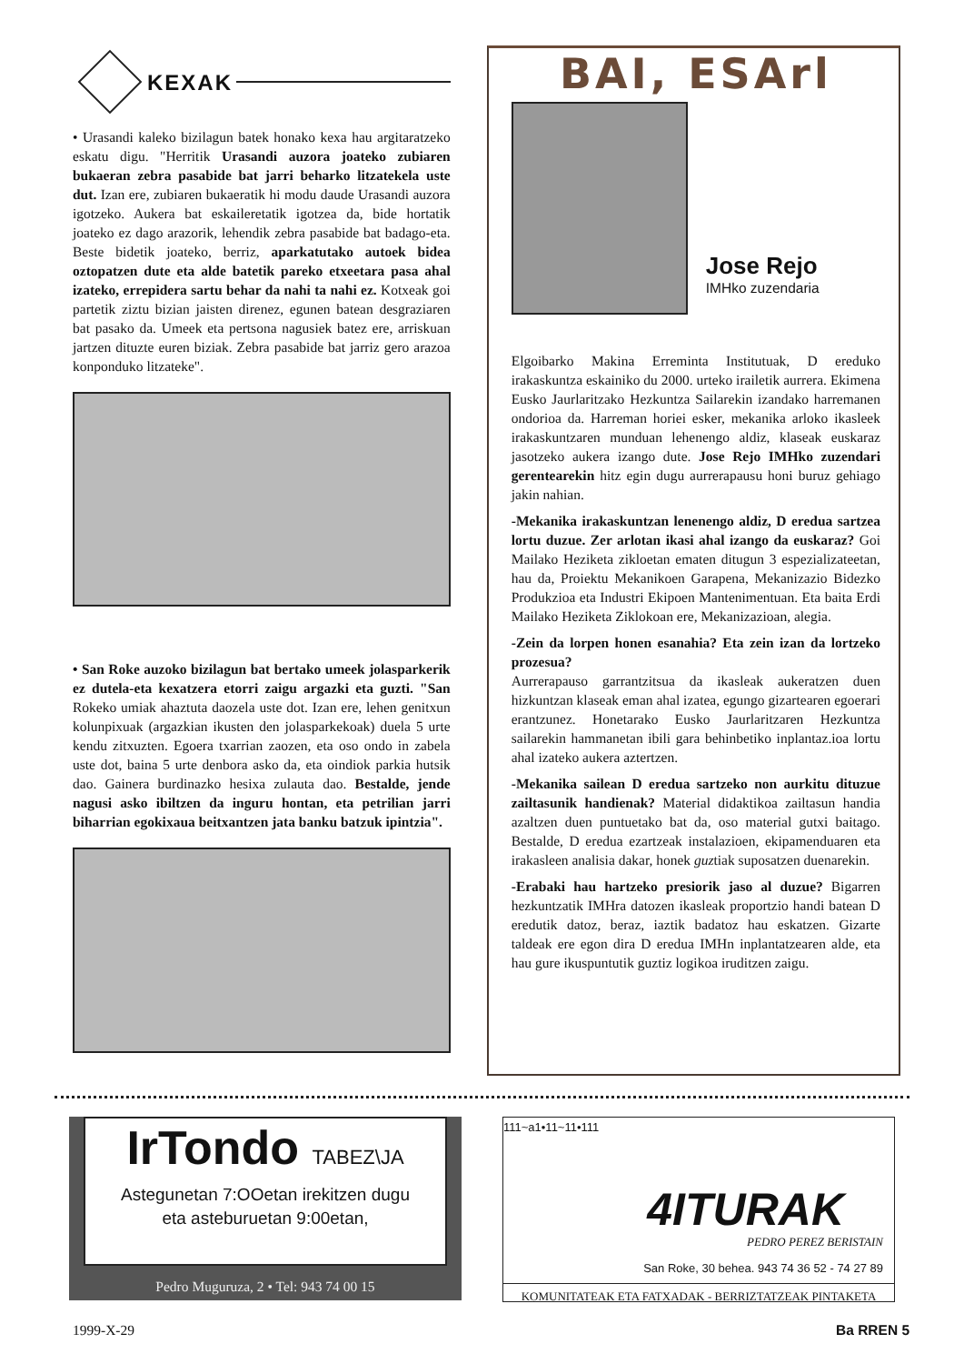KEXAK
• Urasandi kaleko bizilagun batek honako kexa hau argitaratzeko eskatu digu. "Herritik Urasandi auzora joateko zubiaren bukaeran zebra pasabide bat jarri beharko litzatekela uste dut. Izan ere, zubiaren bukaeratik hi modu daude Urasandi auzora igotzeko. Aukera bat eskaileretatik igotzea da, bide hortatik joateko ez dago arazorik, lehendik zebra pasabide bat badago-eta. Beste bidetik joateko, berriz, aparkatutako autoek bidea oztopatzen dute eta alde batetik pareko etxeetara pasa ahal izateko, errepidera sartu behar da nahi ta nahi ez. Kotxeak goi partetik ziztu bizian jaisten direnez, egunen batean desgraziaren bat pasako da. Umeek eta pertsona nagusiek batez ere, arriskuan jartzen dituzte euren biziak. Zebra pasabide bat jarriz gero arazoa konponduko litzateke".
• San Roke auzoko bizilagun bat bertako umeek jolasparkerik ez dutela-eta kexatzera etorri zaigu argazki eta guzti. "San Rokeko umiak ahaztuta daozela uste dot. Izan ere, lehen genitxun kolunpixuak (argazkian ikusten den jolasparkekoak) duela 5 urte kendu zitxuzten. Egoera txarrian zaozen, eta oso ondo in zabela uste dot, baina 5 urte denbora asko da, eta oindiok parkia hutsik dao. Gainera burdinazko hesixa zulauta dao. Bestalde, jende nagusi asko ibiltzen da inguru hontan, eta petrilian jarri biharrian egokixaua beitxantzen jata banku batzuk ipintzia".
BAI, ESArl
Jose Rejo
IMHko zuzendaria
Elgoibarko Makina Erreminta Institutuak, D ereduko irakaskuntza eskainiko du 2000. urteko irailetik aurrera. Ekimena Eusko Jaurlaritzako Hezkuntza Sailarekin izandako harremanen ondorioa da. Harreman horiei esker, mekanika arloko ikasleek irakaskuntzaren munduan lehenengo aldiz, klaseak euskaraz jasotzeko aukera izango dute. Jose Rejo IMHko zuzendari gerentearekin hitz egin dugu aurrerapausu honi buruz gehiago jakin nahian.
-Mekanika irakaskuntzan lenenengo aldiz, D eredua sartzea lortu duzue. Zer arlotan ikasi ahal izango da euskaraz? Goi Mailako Heziketa zikloetan ematen ditugun 3 espezializateetan, hau da, Proiektu Mekanikoen Garapena, Mekanizazio Bidezko Produkzioa eta Industri Ekipoen Mantenimentuan. Eta baita Erdi Mailako Heziketa Ziklokoan ere, Mekanizazioan, alegia.
-Zein da lorpen honen esanahia? Eta zein izan da lortzeko prozesua?
Aurrerapauso garrantzitsua da ikasleak aukeratzen duen hizkuntzan klaseak eman ahal izatea, egungo gizartearen egoerari erantzunez. Honetarako Eusko Jaurlaritzaren Hezkuntza sailarekin hammanetan ibili gara behinbetiko inplantaz.ioa lortu ahal izateko aukera aztertzen.
-Mekanika sailean D eredua sartzeko non aurkitu dituzue zailtasunik handienak? Material didaktikoa zailtasun handia azaltzen duen puntuetako bat da, oso material gutxi baitago. Bestalde, D eredua ezartzeak instalazioen, ekipamenduaren eta irakasleen analisia dakar, honek guztiak suposatzen duenarekin.
-Erabaki hau hartzeko presiorik jaso al duzue? Bigarren hezkuntzatik IMHra datozen ikasleak proportzio handi batean D eredutik datoz, beraz, iaztik badatoz hau eskatzen. Gizarte taldeak ere egon dira D eredua IMHn inplantatzearen alde, eta hau gure ikuspuntutik guztiz logikoa iruditzen zaigu.
IrTondo TABEZ\JA
Astegunetan 7:OOetan irekitzen dugu
eta asteburuetan 9:00etan,
Pedro Muguruza, 2 • Tel: 943 74 00 15
111~a1•11~11•111
4ITURAK
PEDRO PEREZ BERISTAIN
San Roke, 30 behea. 943 74 36 52 - 74 27 89
KOMUNITATEAK ETA FATXADAK - BERRIZTATZEAK PINTAKETA
1999-X-29 Ba RREN 5